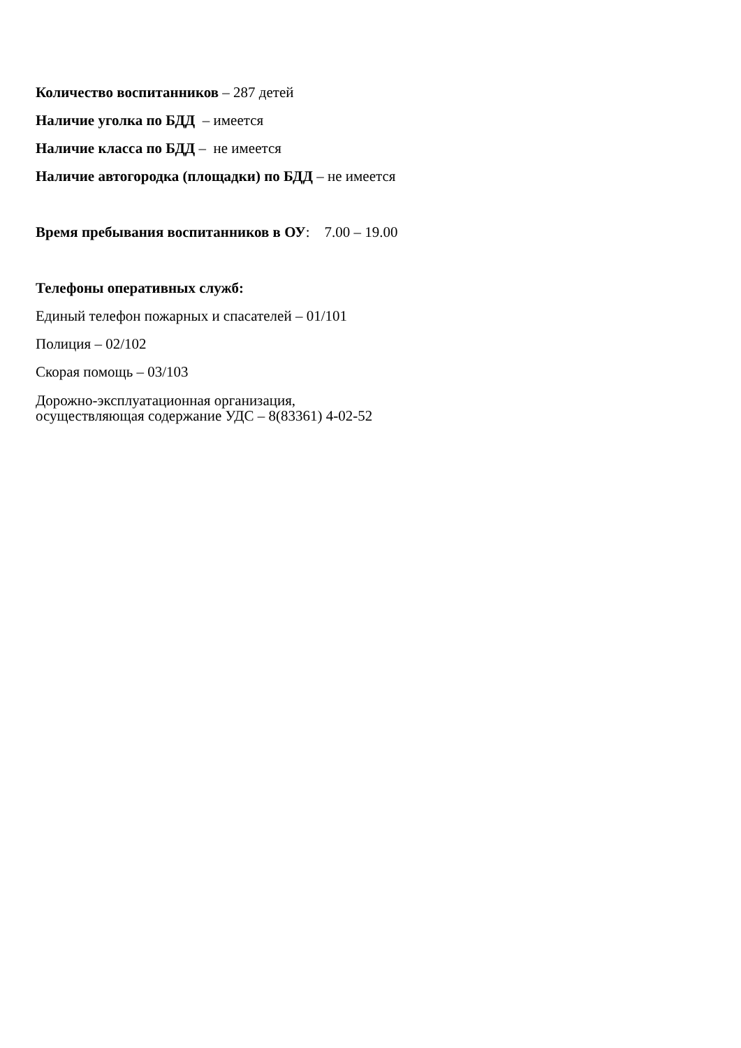Количество воспитанников – 287 детей
Наличие уголка по БДД – имеется
Наличие класса по БДД – не имеется
Наличие автогородка (площадки) по БДД – не имеется
Время пребывания воспитанников в ОУ: 7.00 – 19.00
Телефоны оперативных служб:
Единый телефон пожарных и спасателей – 01/101
Полиция – 02/102
Скорая помощь – 03/103
Дорожно-эксплуатационная организация,
осуществляющая содержание УДС – 8(83361) 4-02-52